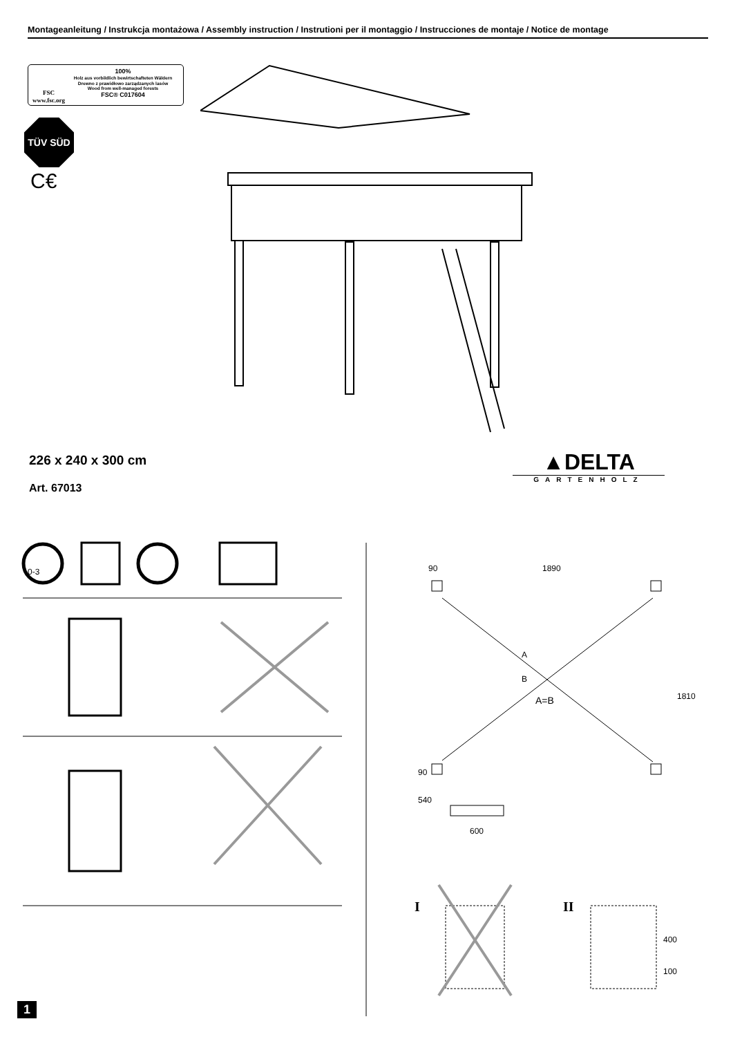Montageanleitung / Instrukcja montażowa / Assembly instruction / Instrutioni per il montaggio / Instrucciones de montaje / Notice de montage
FSC
www.fsc.org
100%
Holz aus vorbildlich bewirtschafteten Wäldern
Drewno z prawidłowo zarządzanych lasów
Wood from well-managed forests
FSC® C017604
TÜV SÜD
C€
226 x 240 x 300 cm
Art. 67013
▲DELTA
GARTENHOLZ
0-3 90 1890
1810
A
B
A=B
90
540
600
I II
400
100
1